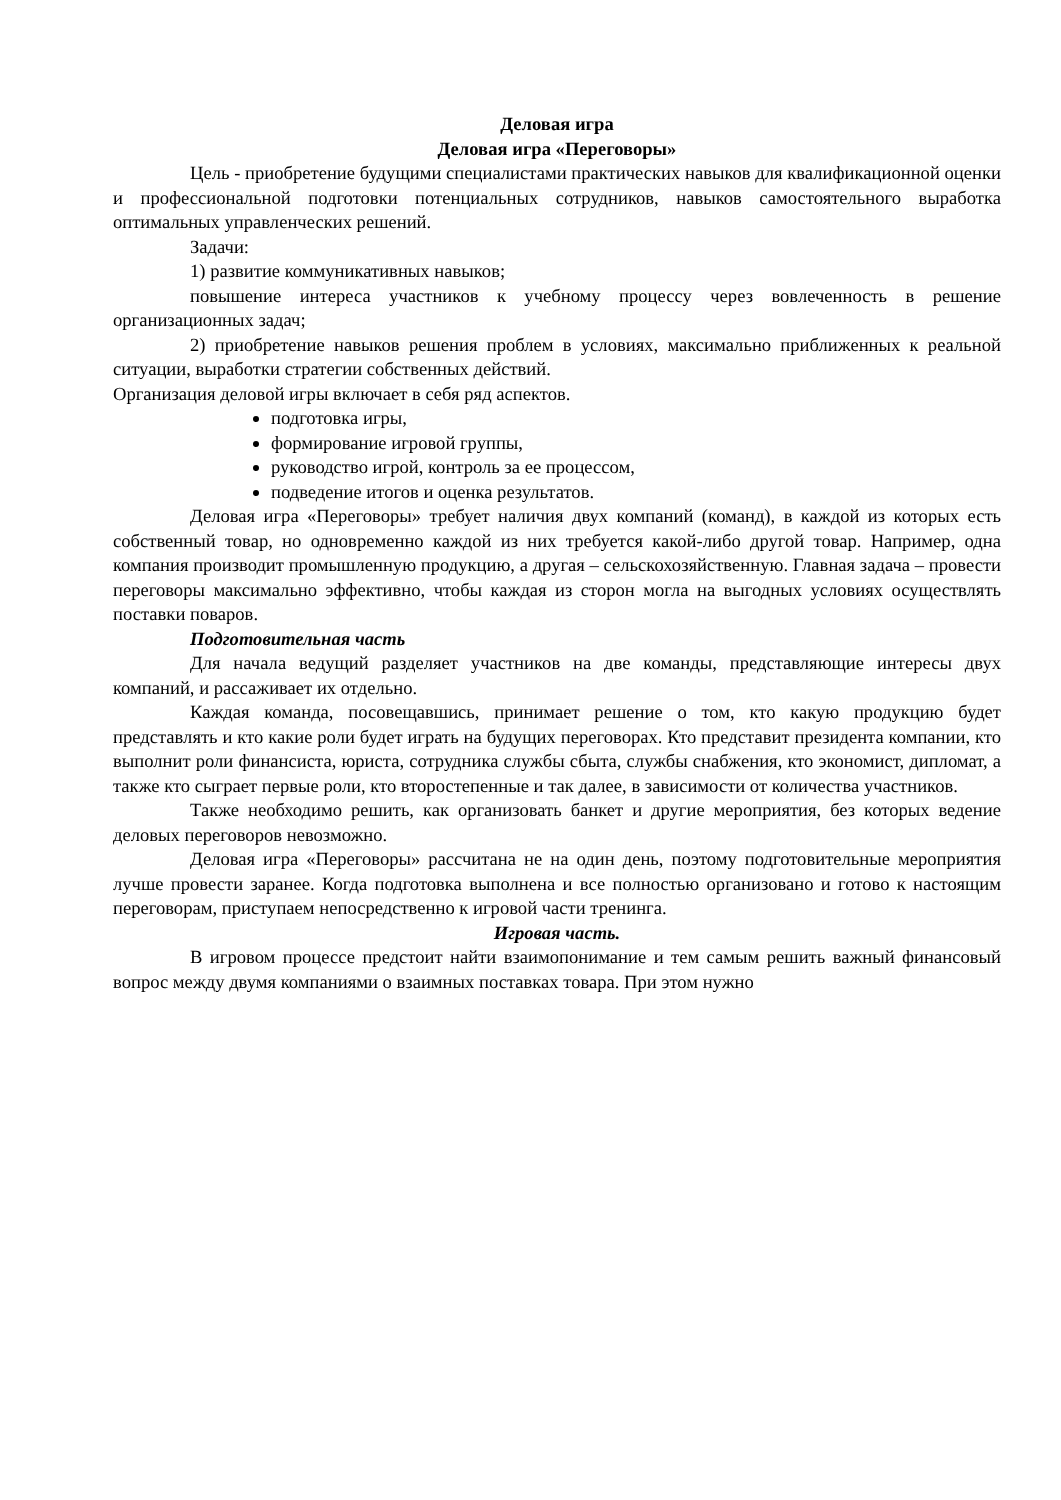Деловая игра
Деловая игра «Переговоры»
Цель - приобретение будущими специалистами практических навыков для квалификационной оценки и профессиональной подготовки потенциальных сотрудников, навыков самостоятельного выработка оптимальных управленческих решений.
Задачи:
1) развитие коммуникативных навыков;
повышение интереса участников к учебному процессу через вовлеченность в решение организационных задач;
2) приобретение навыков решения проблем в условиях, максимально приближенных к реальной ситуации, выработки стратегии собственных действий.
Организация деловой игры включает в себя ряд аспектов.
подготовка игры,
формирование игровой группы,
руководство игрой, контроль за ее процессом,
подведение итогов и оценка результатов.
Деловая игра «Переговоры» требует наличия двух компаний (команд), в каждой из которых есть собственный товар, но одновременно каждой из них требуется какой-либо другой товар. Например, одна компания производит промышленную продукцию, а другая – сельскохозяйственную. Главная задача – провести переговоры максимально эффективно, чтобы каждая из сторон могла на выгодных условиях осуществлять поставки поваров.
Подготовительная часть
Для начала ведущий разделяет участников на две команды, представляющие интересы двух компаний, и рассаживает их отдельно.
Каждая команда, посовещавшись, принимает решение о том, кто какую продукцию будет представлять и кто какие роли будет играть на будущих переговорах. Кто представит президента компании, кто выполнит роли финансиста, юриста, сотрудника службы сбыта, службы снабжения, кто экономист, дипломат, а также кто сыграет первые роли, кто второстепенные и так далее, в зависимости от количества участников.
Также необходимо решить, как организовать банкет и другие мероприятия, без которых ведение деловых переговоров невозможно.
Деловая игра «Переговоры» рассчитана не на один день, поэтому подготовительные мероприятия лучше провести заранее. Когда подготовка выполнена и все полностью организовано и готово к настоящим переговорам, приступаем непосредственно к игровой части тренинга.
Игровая часть.
В игровом процессе предстоит найти взаимопонимание и тем самым решить важный финансовый вопрос между двумя компаниями о взаимных поставках товара. При этом нужно